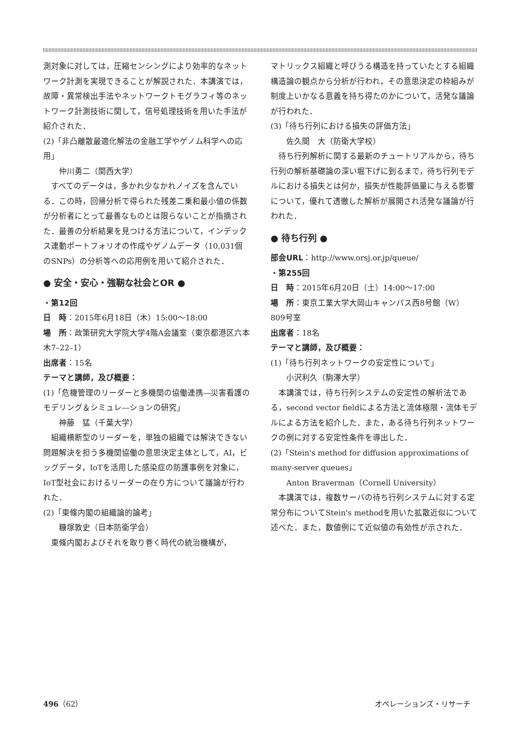測対象に対しては，圧縮センシングにより効率的なネットワーク計測を実現できることが解説された．本講演では，故障・異常検出手法やネットワークトモグラフィ等のネットワーク計測技術に関して，信号処理技術を用いた手法が紹介された．
(2)「非凸離散最適化解法の金融工学やゲノム科学への応用」
仲川勇二（関西大学）
　すべてのデータは，多かれ少なかれノイズを含んでいる．この時，回帰分析で得られた残差二乗和最小値の係数が分析者にとって最善なものとは限らないことが指摘された．最善の分析結果を見つける方法について，インデックス連動ポートフォリオの作成やゲノムデータ（10,031個のSNPs）の分析等への応用例を用いて紹介された．
● 安全・安心・強靭な社会とOR ●
・第12回
日　時：2015年6月18日（木）15:00～18:00
場　所：政策研究大学院大学4階A会議室（東京都港区六本木7–22–1）
出席者：15名
テーマと講師，及び概要：
(1)「危機管理のリーダーと多機関の協働連携―災害看護のモデリング＆シミュレ―ションの研究」
神藤　猛（千葉大学）
　組織横断型のリーダーを，単独の組織では解決できない問題解決を担う多機関協働の意思決定主体として，AI，ビッグデータ，IoTを活用した感染症の防護事例を対象に，IoT型社会におけるリーダーの在り方について議論が行われた．
(2)「東條内閣の組織論的論考」
糠塚敦史（日本防衛学会）
　東條内閣およびそれを取り巻く時代の統治機構が，
マトリックス組織と呼びうる構造を持っていたとする組織構造論の観点から分析が行われ，その意思決定の枠組みが制度上いかなる意義を持ち得たのかについて，活発な議論が行われた．
(3)「待ち行列における損失の評価方法」
佐久間　大（防衛大学校）
　待ち行列解析に関する最新のチュートリアルから，待ち行列の解析基礎論の深い堀下げに到るまで，待ち行列モデルにおける損失とは何か，損失が性能評価量に与える影響について，優れて透徹した解析が展開され活発な議論が行われた．
● 待ち行列 ●
部会URL：http://www.orsj.or.jp/queue/
・第255回
日　時：2015年6月20日（土）14:00～17:00
場　所：東京工業大学大岡山キャンパス西8号館（W）809号室
出席者：18名
テーマと講師，及び概要：
(1)「待ち行列ネットワークの安定性について」
小沢利久（駒澤大学）
　本講演では，待ち行列システムの安定性の解析法である，second vector fieldによる方法と流体極限・流体モデルによる方法を紹介した．また，ある待ち行列ネットワークの例に対する安定性条件を導出した．
(2)「Stein's method for diffusion approximations of many-server queues」
Anton Braverman（Cornell University）
　本講演では，複数サーバの待ち行列システムに対する定常分布についてStein's methodを用いた拡散近似について述べた．また，数値例にて近似値の有効性が示された．
496（62） オペレーションズ・リサーチ